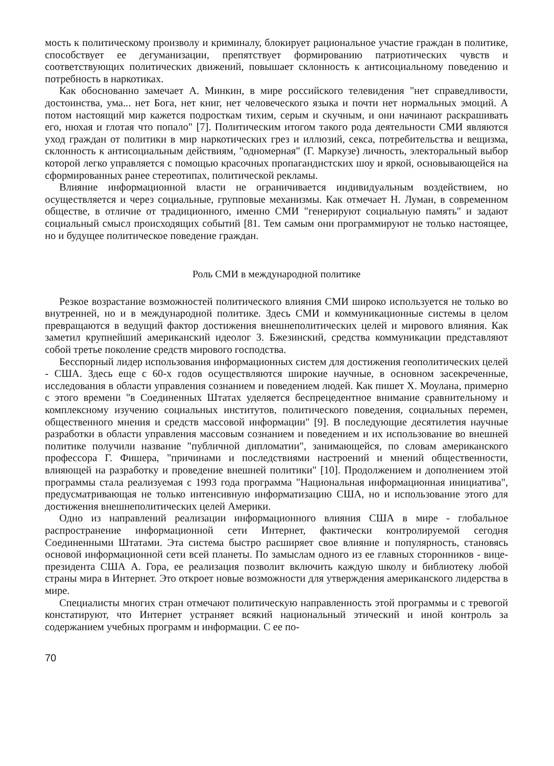мость к политическому произволу и криминалу, блокирует рациональное участие граждан в политике, способствует ее дегуманизации, препятствует формированию патриотических чувств и соответствующих политических движений, повышает склонность к антисоциальному поведению и потребность в наркотиках.
Как обоснованно замечает А. Минкин, в мире российского телевидения "нет справедливости, достоинства, ума... нет Бога, нет книг, нет человеческого языка и почти нет нормальных эмоций. А потом настоящий мир кажется подросткам тихим, серым и скучным, и они начинают раскрашивать его, нюхая и глотая что попало" [7]. Политическим итогом такого рода деятельности СМИ являются уход граждан от политики в мир наркотических грез и иллюзий, секса, потребительства и вещизма, склонность к антисоциальным действиям, "одномерная" (Г. Маркузе) личность, электоральный выбор которой легко управляется с помощью красочных пропагандистских шоу и яркой, основывающейся на сформированных ранее стереотипах, политической рекламы.
Влияние информационной власти не ограничивается индивидуальным воздействием, но осуществляется и через социальные, групповые механизмы. Как отмечает Н. Луман, в современном обществе, в отличие от традиционного, именно СМИ "генерируют социальную память" и задают социальный смысл происходящих событий [81. Тем самым они программируют не только настоящее, но и будущее политическое поведение граждан.
Роль СМИ в международной политике
Резкое возрастание возможностей политического влияния СМИ широко используется не только во внутренней, но и в международной политике. Здесь СМИ и коммуникационные системы в целом превращаются в ведущий фактор достижения внешнеполитических целей и мирового влияния. Как заметил крупнейший американский идеолог 3. Бжезинский, средства коммуникации представляют собой третье поколение средств мирового господства.
Бесспорный лидер использования информационных систем для достижения геополитических целей - США. Здесь еще с 60-х годов осуществляются широкие научные, в основном засекреченные, исследования в области управления сознанием и поведением людей. Как пишет X. Моулана, примерно с этого времени "в Соединенных Штатах уделяется беспрецедентное внимание сравнительному и комплексному изучению социальных институтов, политического поведения, социальных перемен, общественного мнения и средств массовой информации" [9]. В последующие десятилетия научные разработки в области управления массовым сознанием и поведением и их использование во внешней политике получили название "публичной дипломатии", занимающейся, по словам американского профессора Г. Фишера, "причинами и последствиями настроений и мнений общественности, влияющей на разработку и проведение внешней политики" [10]. Продолжением и дополнением этой программы стала реализуемая с 1993 года программа "Национальная информационная инициатива", предусматривающая не только интенсивную информатизацию США, но и использование этого для достижения внешнеполитических целей Америки.
Одно из направлений реализации информационного влияния США в мире - глобальное распространение информационной сети Интернет, фактически контролируемой сегодня Соединенными Штатами. Эта система быстро расширяет свое влияние и популярность, становясь основой информационной сети всей планеты. По замыслам одного из ее главных сторонников - вице-президента США А. Гора, ее реализация позволит включить каждую школу и библиотеку любой страны мира в Интернет. Это откроет новые возможности для утверждения американского лидерства в мире.
Специалисты многих стран отмечают политическую направленность этой программы и с тревогой констатируют, что Интернет устраняет всякий национальный этический и иной контроль за содержанием учебных программ и информации. С ее по-
70